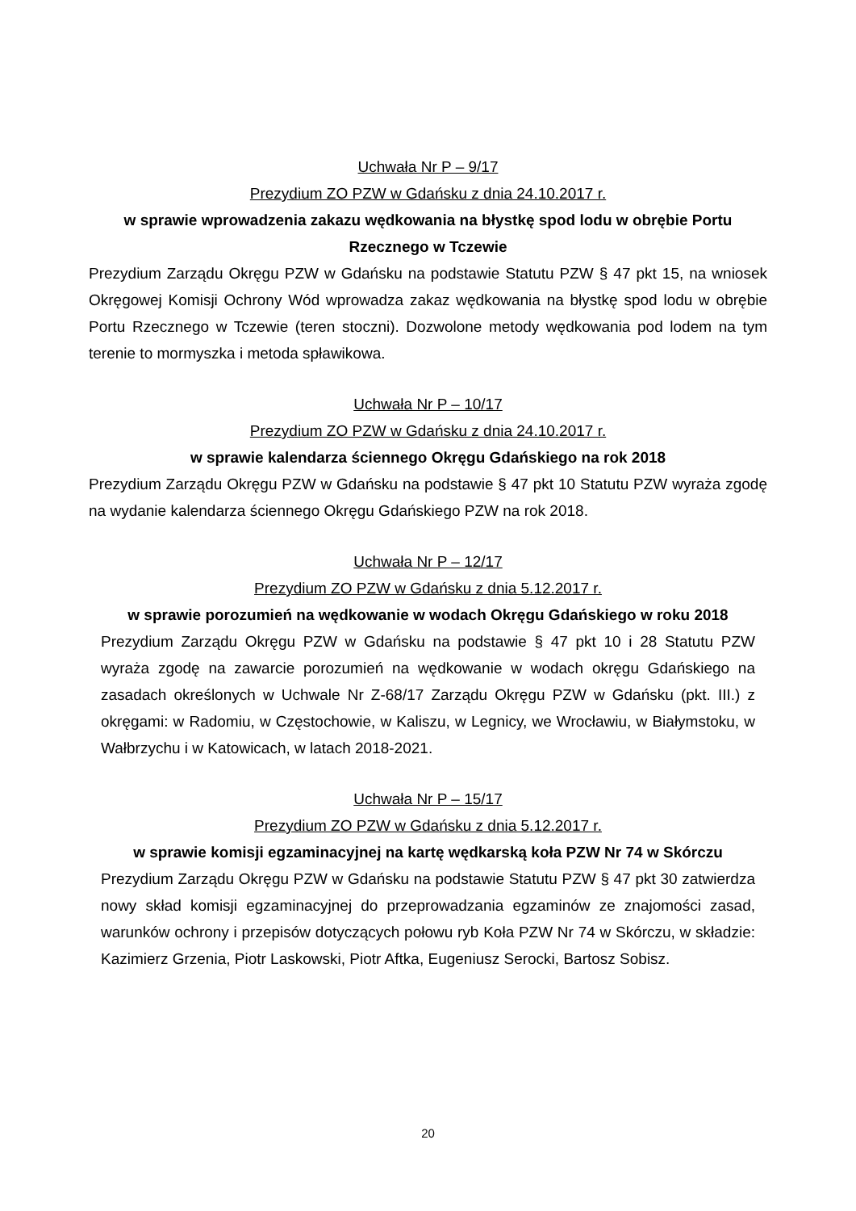Uchwała Nr P – 9/17
Prezydium ZO PZW w Gdańsku z dnia 24.10.2017 r.
w sprawie wprowadzenia zakazu wędkowania na błystkę spod lodu w obrębie Portu Rzecznego w Tczewie
Prezydium Zarządu Okręgu PZW w Gdańsku na podstawie Statutu PZW § 47 pkt 15, na wniosek Okręgowej Komisji Ochrony Wód wprowadza zakaz wędkowania na błystkę spod lodu w obrębie Portu Rzecznego w Tczewie (teren stoczni). Dozwolone metody wędkowania pod lodem na tym terenie to mormyszka i metoda spławikowa.
Uchwała Nr P – 10/17
Prezydium ZO PZW w Gdańsku z dnia 24.10.2017 r.
w sprawie kalendarza ściennego Okręgu Gdańskiego na rok 2018
Prezydium Zarządu Okręgu PZW w Gdańsku na podstawie § 47 pkt 10 Statutu PZW wyraża zgodę na wydanie kalendarza ściennego Okręgu Gdańskiego PZW na rok 2018.
Uchwała Nr P – 12/17
Prezydium ZO PZW w Gdańsku z dnia 5.12.2017 r.
w sprawie porozumień na wędkowanie w wodach Okręgu Gdańskiego w roku 2018
Prezydium Zarządu Okręgu PZW w Gdańsku na podstawie § 47 pkt 10 i 28 Statutu PZW wyraża zgodę na zawarcie porozumień na wędkowanie w wodach okręgu Gdańskiego na zasadach określonych w Uchwale Nr Z-68/17 Zarządu Okręgu PZW w Gdańsku (pkt. III.) z okręgami: w Radomiu, w Częstochowie, w Kaliszu, w Legnicy, we Wrocławiu, w Białymstoku, w Wałbrzychu i w Katowicach, w latach 2018-2021.
Uchwała Nr P – 15/17
Prezydium ZO PZW w Gdańsku z dnia 5.12.2017 r.
w sprawie komisji egzaminacyjnej na kartę wędkarską koła PZW Nr 74 w Skórczu
Prezydium Zarządu Okręgu PZW w Gdańsku na podstawie Statutu PZW § 47 pkt 30 zatwierdza nowy skład komisji egzaminacyjnej do przeprowadzania egzaminów ze znajomości zasad, warunków ochrony i przepisów dotyczących połowu ryb Koła PZW Nr 74 w Skórczu, w składzie: Kazimierz Grzenia, Piotr Laskowski, Piotr Aftka, Eugeniusz Serocki, Bartosz Sobisz.
20